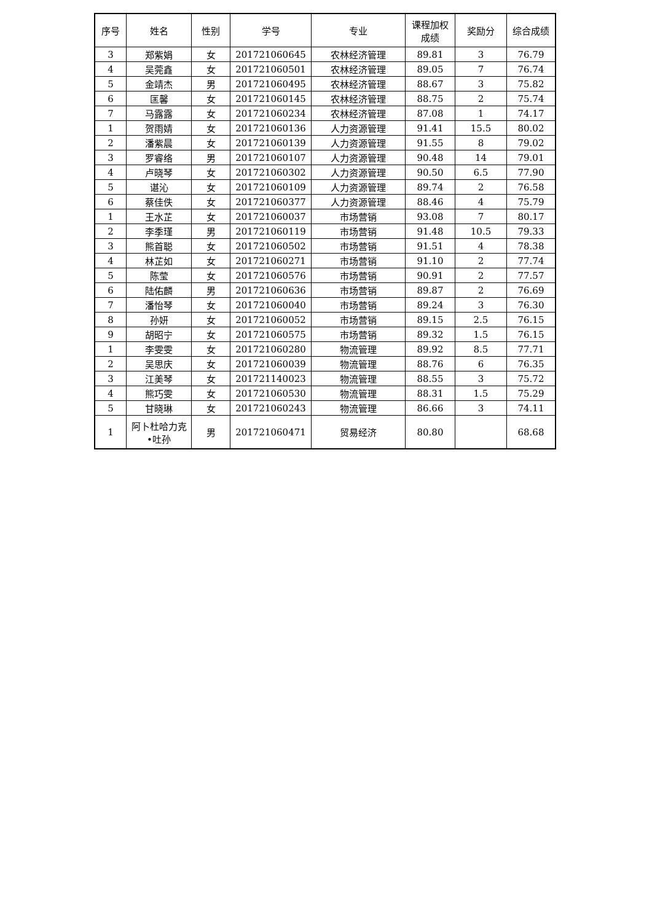| 序号 | 姓名 | 性别 | 学号 | 专业 | 课程加权 成绩 | 奖励分 | 综合成绩 |
| --- | --- | --- | --- | --- | --- | --- | --- |
| 3 | 郑紫娟 | 女 | 201721060645 | 农林经济管理 | 89.81 | 3 | 76.79 |
| 4 | 吴莞鑫 | 女 | 201721060501 | 农林经济管理 | 89.05 | 7 | 76.74 |
| 5 | 金靖杰 | 男 | 201721060495 | 农林经济管理 | 88.67 | 3 | 75.82 |
| 6 | 匡馨 | 女 | 201721060145 | 农林经济管理 | 88.75 | 2 | 75.74 |
| 7 | 马露露 | 女 | 201721060234 | 农林经济管理 | 87.08 | 1 | 74.17 |
| 1 | 贺雨婧 | 女 | 201721060136 | 人力资源管理 | 91.41 | 15.5 | 80.02 |
| 2 | 潘紫晨 | 女 | 201721060139 | 人力资源管理 | 91.55 | 8 | 79.02 |
| 3 | 罗睿络 | 男 | 201721060107 | 人力资源管理 | 90.48 | 14 | 79.01 |
| 4 | 卢晓琴 | 女 | 201721060302 | 人力资源管理 | 90.50 | 6.5 | 77.90 |
| 5 | 谌沁 | 女 | 201721060109 | 人力资源管理 | 89.74 | 2 | 76.58 |
| 6 | 蔡佳佚 | 女 | 201721060377 | 人力资源管理 | 88.46 | 4 | 75.79 |
| 1 | 王水芷 | 女 | 201721060037 | 市场营销 | 93.08 | 7 | 80.17 |
| 2 | 李季瑾 | 男 | 201721060119 | 市场营销 | 91.48 | 10.5 | 79.33 |
| 3 | 熊首聪 | 女 | 201721060502 | 市场营销 | 91.51 | 4 | 78.38 |
| 4 | 林芷如 | 女 | 201721060271 | 市场营销 | 91.10 | 2 | 77.74 |
| 5 | 陈莹 | 女 | 201721060576 | 市场营销 | 90.91 | 2 | 77.57 |
| 6 | 陆佑麟 | 男 | 201721060636 | 市场营销 | 89.87 | 2 | 76.69 |
| 7 | 潘怡琴 | 女 | 201721060040 | 市场营销 | 89.24 | 3 | 76.30 |
| 8 | 孙妍 | 女 | 201721060052 | 市场营销 | 89.15 | 2.5 | 76.15 |
| 9 | 胡昭宁 | 女 | 201721060575 | 市场营销 | 89.32 | 1.5 | 76.15 |
| 1 | 李雯雯 | 女 | 201721060280 | 物流管理 | 89.92 | 8.5 | 77.71 |
| 2 | 吴思庆 | 女 | 201721060039 | 物流管理 | 88.76 | 6 | 76.35 |
| 3 | 江美琴 | 女 | 201721140023 | 物流管理 | 88.55 | 3 | 75.72 |
| 4 | 熊巧雯 | 女 | 201721060530 | 物流管理 | 88.31 | 1.5 | 75.29 |
| 5 | 甘晓琳 | 女 | 201721060243 | 物流管理 | 86.66 | 3 | 74.11 |
| 1 | 阿卜杜哈力克 •吐孙 | 男 | 201721060471 | 贸易经济 | 80.80 | | 68.68 |